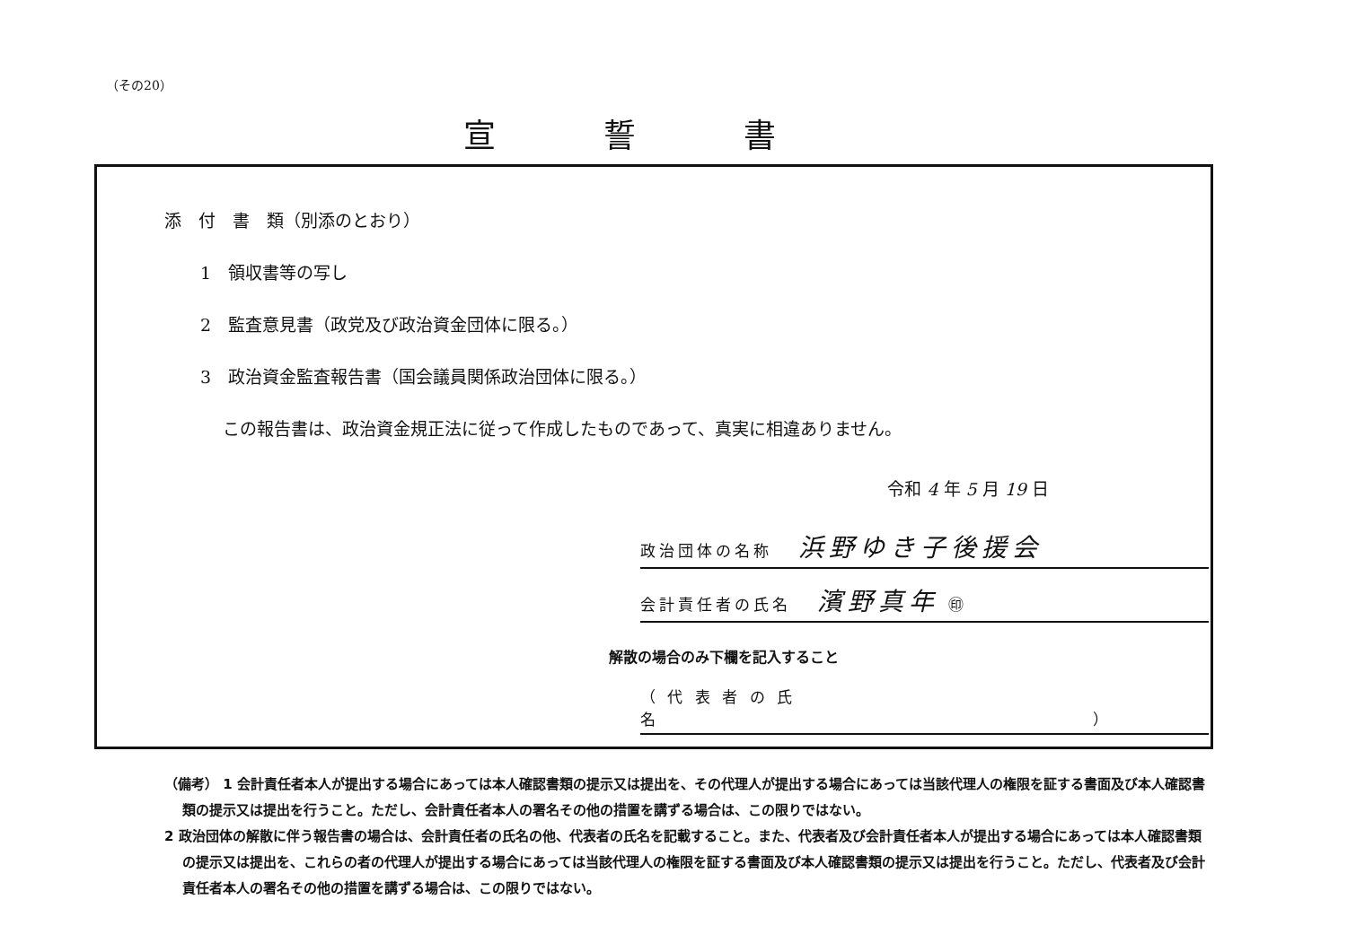（その20）
宣誓書
添　付　書　類（別添のとおり）
1　領収書等の写し
2　監査意見書（政党及び政治資金団体に限る。）
3　政治資金監査報告書（国会議員関係政治団体に限る。）
この報告書は、政治資金規正法に従って作成したものであって、真実に相違ありません。
令和 4 年 5 月 19 日
政治団体の名称 浜野ゆき子後援会
会計責任者の氏名 濱野真年 ㊞
解散の場合のみ下欄を記入すること
（ 代 表 者 の 氏 名　　　　　　　　　　　　　　　　　　　　　　　）
（備考） 1 会計責任者本人が提出する場合にあっては本人確認書類の提示又は提出を、その代理人が提出する場合にあっては当該代理人の権限を証する書面及び本人確認書類の提示又は提出を行うこと。ただし、会計責任者本人の署名その他の措置を講ずる場合は、この限りではない。
2 政治団体の解散に伴う報告書の場合は、会計責任者の氏名の他、代表者の氏名を記載すること。また、代表者及び会計責任者本人が提出する場合にあっては本人確認書類の提示又は提出を、これらの者の代理人が提出する場合にあっては当該代理人の権限を証する書面及び本人確認書類の提示又は提出を行うこと。ただし、代表者及び会計責任者本人の署名その他の措置を講ずる場合は、この限りではない。